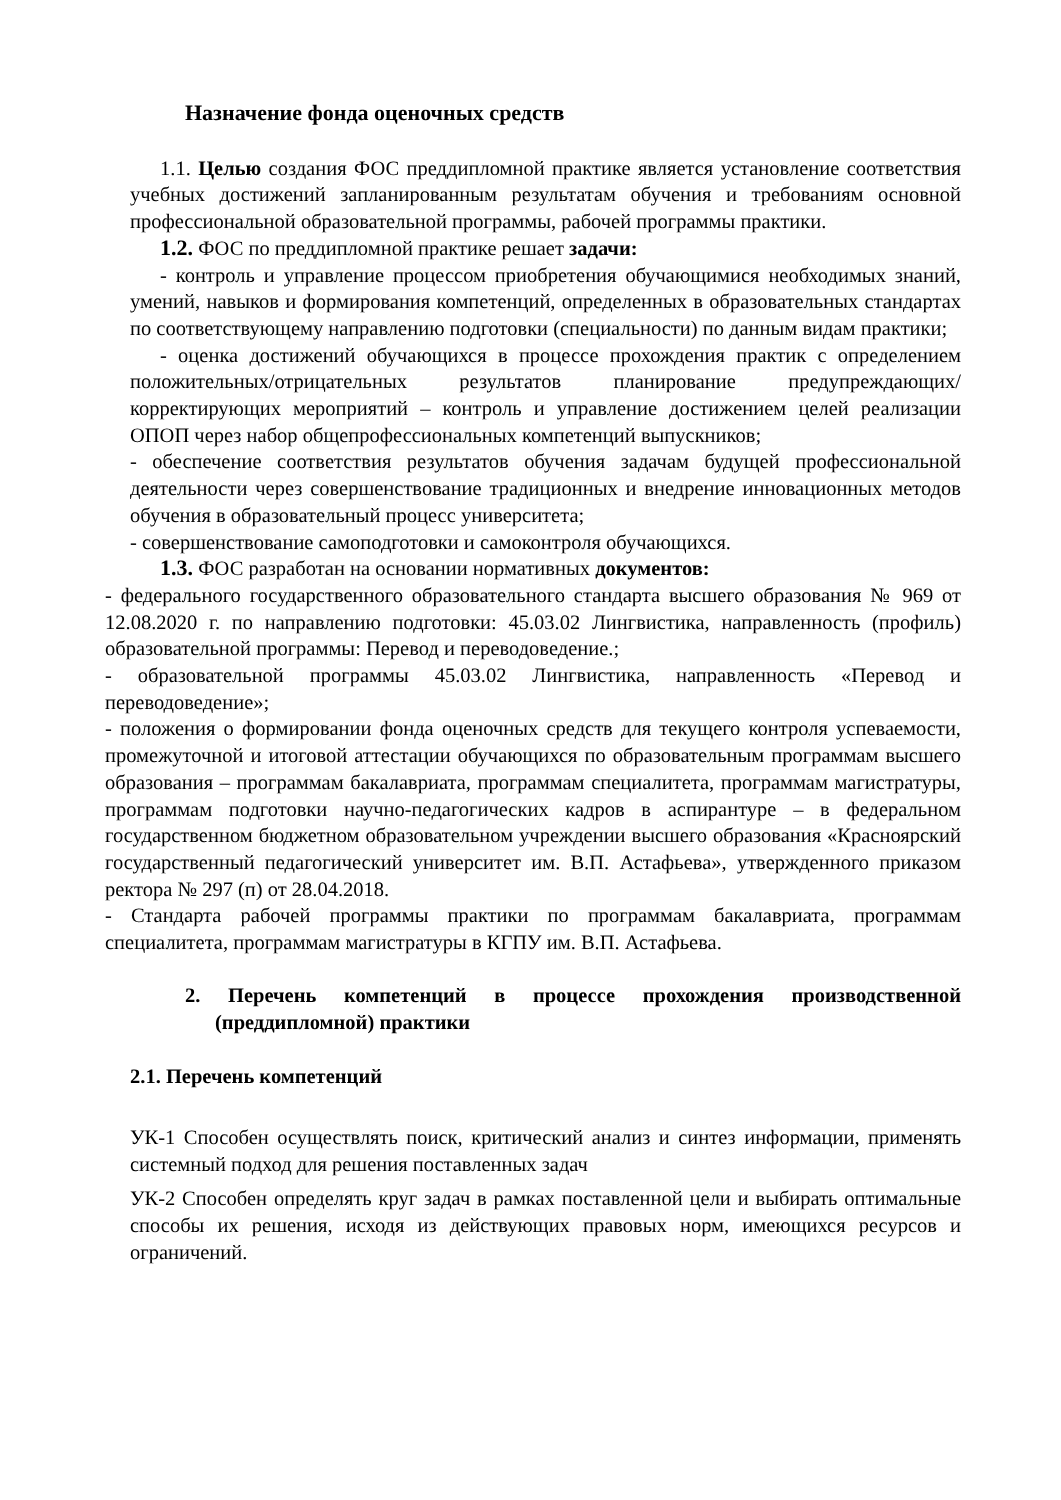Назначение фонда оценочных средств
1.1. Целью создания ФОС преддипломной практике является установление соответствия учебных достижений запланированным результатам обучения и требованиям основной профессиональной образовательной программы, рабочей программы практики.
1.2. ФОС по преддипломной практике решает задачи:
- контроль и управление процессом приобретения обучающимися необходимых знаний, умений, навыков и формирования компетенций, определенных в образовательных стандартах по соответствующему направлению подготовки (специальности) по данным видам практики;
- оценка достижений обучающихся в процессе прохождения практик с определением положительных/отрицательных результатов планирование предупреждающих/корректирующих мероприятий – контроль и управление достижением целей реализации ОПОП через набор общепрофессиональных компетенций выпускников;
- обеспечение соответствия результатов обучения задачам будущей профессиональной деятельности через совершенствование традиционных и внедрение инновационных методов обучения в образовательный процесс университета;
- совершенствование самоподготовки и самоконтроля обучающихся.
1.3. ФОС разработан на основании нормативных документов:
- федерального государственного образовательного стандарта высшего образования № 969 от 12.08.2020 г. по направлению подготовки: 45.03.02 Лингвистика, направленность (профиль) образовательной программы: Перевод и переводоведение.;
- образовательной программы 45.03.02 Лингвистика, направленность «Перевод и переводоведение»;
- положения о формировании фонда оценочных средств для текущего контроля успеваемости, промежуточной и итоговой аттестации обучающихся по образовательным программам высшего образования – программам бакалавриата, программам специалитета, программам магистратуры, программам подготовки научно-педагогических кадров в аспирантуре – в федеральном государственном бюджетном образовательном учреждении высшего образования «Красноярский государственный педагогический университет им. В.П. Астафьева», утвержденного приказом ректора № 297 (п) от 28.04.2018.
- Стандарта рабочей программы практики по программам бакалавриата, программам специалитета, программам магистратуры в КГПУ им. В.П. Астафьева.
2. Перечень компетенций в процессе прохождения производственной (преддипломной) практики
2.1. Перечень компетенций
УК-1 Способен осуществлять поиск, критический анализ и синтез информации, применять системный подход для решения поставленных задач
УК-2 Способен определять круг задач в рамках поставленной цели и выбирать оптимальные способы их решения, исходя из действующих правовых норм, имеющихся ресурсов и ограничений.